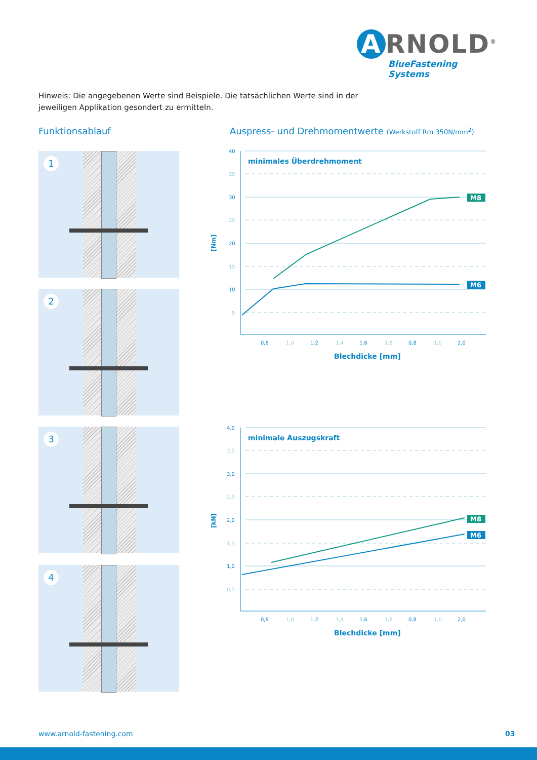A RNOLD<sup>®</sup>
BlueFastening Systems
Hinweis: Die angegebenen Werte sind Beispiele. Die tatsächlichen Werte sind in der
jeweiligen Applikation gesondert zu ermitteln.
Funktionsablauf
Auspress- und Drehmomentwerte (Werkstoff Rm 350N/mm<sup>2</sup>)
1
2
3
4
[Nm]
40
35
30
25
20
15
10
5
minimales Überdrehmoment
M8
M6
0,8
1,0
1,2
1,4
1,6
1,8
0,8
1,0
2,0
Blechdicke [mm]
[kN]
4,0
3,5
3,0
2,5
2,0
1,5
1,0
0,5
minimale Auszugskraft
M8
M6
0,8
1,0
1,2
1,4
1,6
1,8
0,8
1,0
2,0
Blechdicke [mm]
www.arnold-fastening.com 03